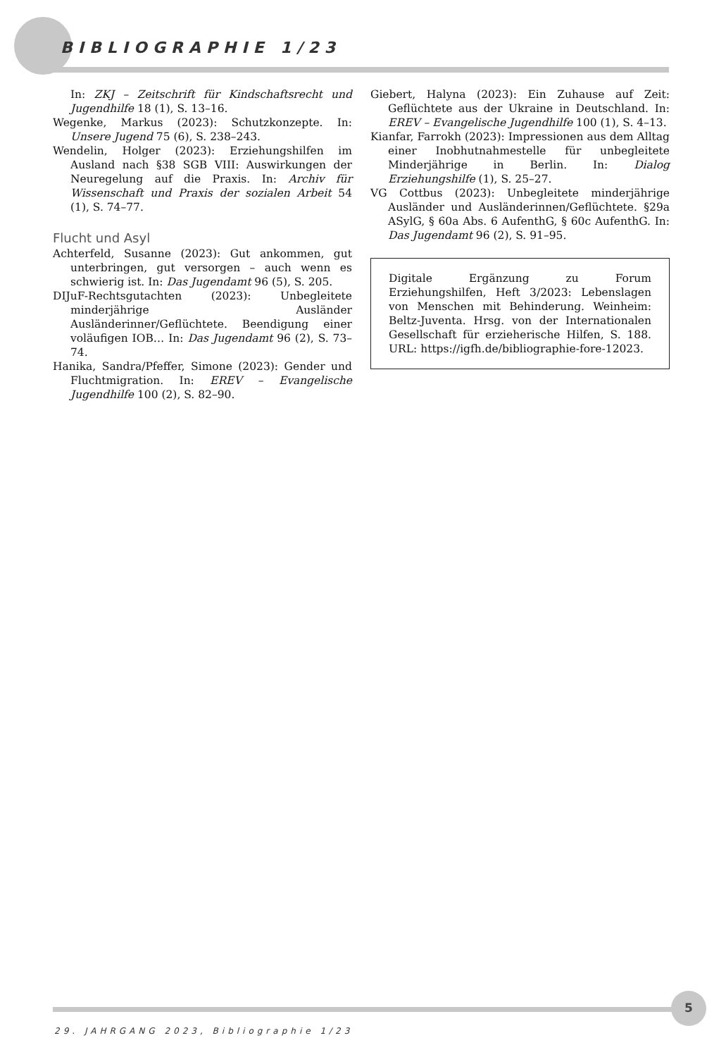BIBLIOGRAPHIE 1/23
In: ZKJ – Zeitschrift für Kindschaftsrecht und Jugendhilfe 18 (1), S. 13–16.
Wegenke, Markus (2023): Schutzkonzepte. In: Unsere Jugend 75 (6), S. 238–243.
Wendelin, Holger (2023): Erziehungshilfen im Ausland nach §38 SGB VIII: Auswirkungen der Neuregelung auf die Praxis. In: Archiv für Wissenschaft und Praxis der sozialen Arbeit 54 (1), S. 74–77.
Flucht und Asyl
Achterfeld, Susanne (2023): Gut ankommen, gut unterbringen, gut versorgen – auch wenn es schwierig ist. In: Das Jugendamt 96 (5), S. 205.
DIJuF-Rechtsgutachten (2023): Unbegleitete minderjährige Ausländer Ausländerinner/Geflüchtete. Beendigung einer voläufigen IOB… In: Das Jugendamt 96 (2), S. 73–74.
Hanika, Sandra/Pfeffer, Simone (2023): Gender und Fluchtmigration. In: EREV – Evangelische Jugendhilfe 100 (2), S. 82–90.
Giebert, Halyna (2023): Ein Zuhause auf Zeit: Geflüchtete aus der Ukraine in Deutschland. In: EREV – Evangelische Jugendhilfe 100 (1), S. 4–13.
Kianfar, Farrokh (2023): Impressionen aus dem Alltag einer Inobhutnahmestelle für unbegleitete Minderjährige in Berlin. In: Dialog Erziehungshilfe (1), S. 25–27.
VG Cottbus (2023): Unbegleitete minderjährige Ausländer und Ausländerinnen/Geflüchtete. §29a ASylG, § 60a Abs. 6 AufenthG, § 60c AufenthG. In: Das Jugendamt 96 (2), S. 91–95.
Digitale Ergänzung zu Forum Erziehungshilfen, Heft 3/2023: Lebenslagen von Menschen mit Behinderung. Weinheim: Beltz-Juventa. Hrsg. von der Internationalen Gesellschaft für erzieherische Hilfen, S. 188. URL: https://igfh.de/bibliographie-fore-12023.
5
29. JAHRGANG 2023, Bibliographie 1/23